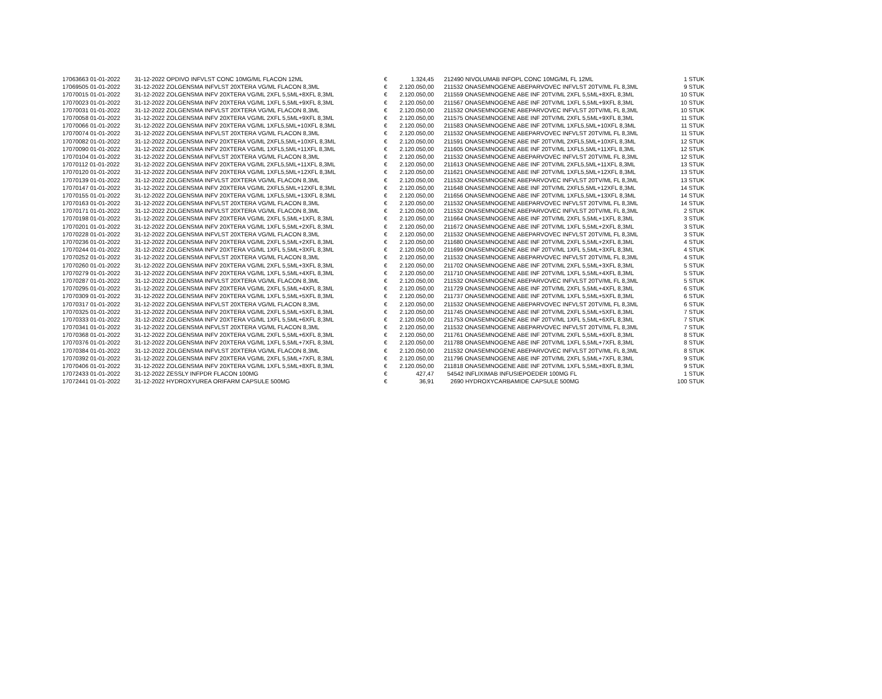| 17063663 01-01-2022 | 31-12-2022 | OPDIVO INFVLST CONC 10MG/ML FLACON 12ML | € | 1.324,45 | 212490 NIVOLUMAB INFOPL CONC 10MG/ML FL 12ML | 1 STUK |
| 17069505 01-01-2022 | 31-12-2022 | ZOLGENSMA INFVLST 20XTERA VG/ML FLACON 8,3ML | € | 2.120.050,00 | 211532 ONASEMNOGENE ABEPARVOVEC INFVLST 20TV/ML FL 8,3ML | 9 STUK |
| 17070015 01-01-2022 | 31-12-2022 | ZOLGENSMA INFV 20XTERA VG/ML 2XFL 5,5ML+8XFL 8,3ML | € | 2.120.050,00 | 211559 ONASEMNOGENE ABE INF 20TV/ML 2XFL 5,5ML+8XFL 8,3ML | 10 STUK |
| 17070023 01-01-2022 | 31-12-2022 | ZOLGENSMA INFV 20XTERA VG/ML 1XFL 5,5ML+9XFL 8,3ML | € | 2.120.050,00 | 211567 ONASEMNOGENE ABE INF 20TV/ML 1XFL 5,5ML+9XFL 8,3ML | 10 STUK |
| 17070031 01-01-2022 | 31-12-2022 | ZOLGENSMA INFVLST 20XTERA VG/ML FLACON 8,3ML | € | 2.120.050,00 | 211532 ONASEMNOGENE ABEPARVOVEC INFVLST 20TV/ML FL 8,3ML | 10 STUK |
| 17070058 01-01-2022 | 31-12-2022 | ZOLGENSMA INFV 20XTERA VG/ML 2XFL 5,5ML+9XFL 8,3ML | € | 2.120.050,00 | 211575 ONASEMNOGENE ABE INF 20TV/ML 2XFL 5,5ML+9XFL 8,3ML | 11 STUK |
| 17070066 01-01-2022 | 31-12-2022 | ZOLGENSMA INFV 20XTERA VG/ML 1XFL5,5ML+10XFL 8,3ML | € | 2.120.050,00 | 211583 ONASEMNOGENE ABE INF 20TV/ML 1XFL5,5ML+10XFL 8,3ML | 11 STUK |
| 17070074 01-01-2022 | 31-12-2022 | ZOLGENSMA INFVLST 20XTERA VG/ML FLACON 8,3ML | € | 2.120.050,00 | 211532 ONASEMNOGENE ABEPARVOVEC INFVLST 20TV/ML FL 8,3ML | 11 STUK |
| 17070082 01-01-2022 | 31-12-2022 | ZOLGENSMA INFV 20XTERA VG/ML 2XFL5,5ML+10XFL 8,3ML | € | 2.120.050,00 | 211591 ONASEMNOGENE ABE INF 20TV/ML 2XFL5,5ML+10XFL 8,3ML | 12 STUK |
| 17070090 01-01-2022 | 31-12-2022 | ZOLGENSMA INFV 20XTERA VG/ML 1XFL5,5ML+11XFL 8,3ML | € | 2.120.050,00 | 211605 ONASEMNOGENE ABE INF 20TV/ML 1XFL5,5ML+11XFL 8,3ML | 12 STUK |
| 17070104 01-01-2022 | 31-12-2022 | ZOLGENSMA INFVLST 20XTERA VG/ML FLACON 8,3ML | € | 2.120.050,00 | 211532 ONASEMNOGENE ABEPARVOVEC INFVLST 20TV/ML FL 8,3ML | 12 STUK |
| 17070112 01-01-2022 | 31-12-2022 | ZOLGENSMA INFV 20XTERA VG/ML 2XFL5,5ML+11XFL 8,3ML | € | 2.120.050,00 | 211613 ONASEMNOGENE ABE INF 20TV/ML 2XFL5,5ML+11XFL 8,3ML | 13 STUK |
| 17070120 01-01-2022 | 31-12-2022 | ZOLGENSMA INFV 20XTERA VG/ML 1XFL5,5ML+12XFL 8,3ML | € | 2.120.050,00 | 211621 ONASEMNOGENE ABE INF 20TV/ML 1XFL5,5ML+12XFL 8,3ML | 13 STUK |
| 17070139 01-01-2022 | 31-12-2022 | ZOLGENSMA INFVLST 20XTERA VG/ML FLACON 8,3ML | € | 2.120.050,00 | 211532 ONASEMNOGENE ABEPARVOVEC INFVLST 20TV/ML FL 8,3ML | 13 STUK |
| 17070147 01-01-2022 | 31-12-2022 | ZOLGENSMA INFV 20XTERA VG/ML 2XFL5,5ML+12XFL 8,3ML | € | 2.120.050,00 | 211648 ONASEMNOGENE ABE INF 20TV/ML 2XFL5,5ML+12XFL 8,3ML | 14 STUK |
| 17070155 01-01-2022 | 31-12-2022 | ZOLGENSMA INFV 20XTERA VG/ML 1XFL5,5ML+13XFL 8,3ML | € | 2.120.050,00 | 211656 ONASEMNOGENE ABE INF 20TV/ML 1XFL5,5ML+13XFL 8,3ML | 14 STUK |
| 17070163 01-01-2022 | 31-12-2022 | ZOLGENSMA INFVLST 20XTERA VG/ML FLACON 8,3ML | € | 2.120.050,00 | 211532 ONASEMNOGENE ABEPARVOVEC INFVLST 20TV/ML FL 8,3ML | 14 STUK |
| 17070171 01-01-2022 | 31-12-2022 | ZOLGENSMA INFVLST 20XTERA VG/ML FLACON 8,3ML | € | 2.120.050,00 | 211532 ONASEMNOGENE ABEPARVOVEC INFVLST 20TV/ML FL 8,3ML | 2 STUK |
| 17070198 01-01-2022 | 31-12-2022 | ZOLGENSMA INFV 20XTERA VG/ML 2XFL 5,5ML+1XFL 8,3ML | € | 2.120.050,00 | 211664 ONASEMNOGENE ABE INF 20TV/ML 2XFL 5,5ML+1XFL 8,3ML | 3 STUK |
| 17070201 01-01-2022 | 31-12-2022 | ZOLGENSMA INFV 20XTERA VG/ML 1XFL 5,5ML+2XFL 8,3ML | € | 2.120.050,00 | 211672 ONASEMNOGENE ABE INF 20TV/ML 1XFL 5,5ML+2XFL 8,3ML | 3 STUK |
| 17070228 01-01-2022 | 31-12-2022 | ZOLGENSMA INFVLST 20XTERA VG/ML FLACON 8,3ML | € | 2.120.050,00 | 211532 ONASEMNOGENE ABEPARVOVEC INFVLST 20TV/ML FL 8,3ML | 3 STUK |
| 17070236 01-01-2022 | 31-12-2022 | ZOLGENSMA INFV 20XTERA VG/ML 2XFL 5,5ML+2XFL 8,3ML | € | 2.120.050,00 | 211680 ONASEMNOGENE ABE INF 20TV/ML 2XFL 5,5ML+2XFL 8,3ML | 4 STUK |
| 17070244 01-01-2022 | 31-12-2022 | ZOLGENSMA INFV 20XTERA VG/ML 1XFL 5,5ML+3XFL 8,3ML | € | 2.120.050,00 | 211699 ONASEMNOGENE ABE INF 20TV/ML 1XFL 5,5ML+3XFL 8,3ML | 4 STUK |
| 17070252 01-01-2022 | 31-12-2022 | ZOLGENSMA INFVLST 20XTERA VG/ML FLACON 8,3ML | € | 2.120.050,00 | 211532 ONASEMNOGENE ABEPARVOVEC INFVLST 20TV/ML FL 8,3ML | 4 STUK |
| 17070260 01-01-2022 | 31-12-2022 | ZOLGENSMA INFV 20XTERA VG/ML 2XFL 5,5ML+3XFL 8,3ML | € | 2.120.050,00 | 211702 ONASEMNOGENE ABE INF 20TV/ML 2XFL 5,5ML+3XFL 8,3ML | 5 STUK |
| 17070279 01-01-2022 | 31-12-2022 | ZOLGENSMA INFV 20XTERA VG/ML 1XFL 5,5ML+4XFL 8,3ML | € | 2.120.050,00 | 211710 ONASEMNOGENE ABE INF 20TV/ML 1XFL 5,5ML+4XFL 8,3ML | 5 STUK |
| 17070287 01-01-2022 | 31-12-2022 | ZOLGENSMA INFVLST 20XTERA VG/ML FLACON 8,3ML | € | 2.120.050,00 | 211532 ONASEMNOGENE ABEPARVOVEC INFVLST 20TV/ML FL 8,3ML | 5 STUK |
| 17070295 01-01-2022 | 31-12-2022 | ZOLGENSMA INFV 20XTERA VG/ML 2XFL 5,5ML+4XFL 8,3ML | € | 2.120.050,00 | 211729 ONASEMNOGENE ABE INF 20TV/ML 2XFL 5,5ML+4XFL 8,3ML | 6 STUK |
| 17070309 01-01-2022 | 31-12-2022 | ZOLGENSMA INFV 20XTERA VG/ML 1XFL 5,5ML+5XFL 8,3ML | € | 2.120.050,00 | 211737 ONASEMNOGENE ABE INF 20TV/ML 1XFL 5,5ML+5XFL 8,3ML | 6 STUK |
| 17070317 01-01-2022 | 31-12-2022 | ZOLGENSMA INFVLST 20XTERA VG/ML FLACON 8,3ML | € | 2.120.050,00 | 211532 ONASEMNOGENE ABEPARVOVEC INFVLST 20TV/ML FL 8,3ML | 6 STUK |
| 17070325 01-01-2022 | 31-12-2022 | ZOLGENSMA INFV 20XTERA VG/ML 2XFL 5,5ML+5XFL 8,3ML | € | 2.120.050,00 | 211745 ONASEMNOGENE ABE INF 20TV/ML 2XFL 5,5ML+5XFL 8,3ML | 7 STUK |
| 17070333 01-01-2022 | 31-12-2022 | ZOLGENSMA INFV 20XTERA VG/ML 1XFL 5,5ML+6XFL 8,3ML | € | 2.120.050,00 | 211753 ONASEMNOGENE ABE INF 20TV/ML 1XFL 5,5ML+6XFL 8,3ML | 7 STUK |
| 17070341 01-01-2022 | 31-12-2022 | ZOLGENSMA INFVLST 20XTERA VG/ML FLACON 8,3ML | € | 2.120.050,00 | 211532 ONASEMNOGENE ABEPARVOVEC INFVLST 20TV/ML FL 8,3ML | 7 STUK |
| 17070368 01-01-2022 | 31-12-2022 | ZOLGENSMA INFV 20XTERA VG/ML 2XFL 5,5ML+6XFL 8,3ML | € | 2.120.050,00 | 211761 ONASEMNOGENE ABE INF 20TV/ML 2XFL 5,5ML+6XFL 8,3ML | 8 STUK |
| 17070376 01-01-2022 | 31-12-2022 | ZOLGENSMA INFV 20XTERA VG/ML 1XFL 5,5ML+7XFL 8,3ML | € | 2.120.050,00 | 211788 ONASEMNOGENE ABE INF 20TV/ML 1XFL 5,5ML+7XFL 8,3ML | 8 STUK |
| 17070384 01-01-2022 | 31-12-2022 | ZOLGENSMA INFVLST 20XTERA VG/ML FLACON 8,3ML | € | 2.120.050,00 | 211532 ONASEMNOGENE ABEPARVOVEC INFVLST 20TV/ML FL 8,3ML | 8 STUK |
| 17070392 01-01-2022 | 31-12-2022 | ZOLGENSMA INFV 20XTERA VG/ML 2XFL 5,5ML+7XFL 8,3ML | € | 2.120.050,00 | 211796 ONASEMNOGENE ABE INF 20TV/ML 2XFL 5,5ML+7XFL 8,3ML | 9 STUK |
| 17070406 01-01-2022 | 31-12-2022 | ZOLGENSMA INFV 20XTERA VG/ML 1XFL 5,5ML+8XFL 8,3ML | € | 2.120.050,00 | 211818 ONASEMNOGENE ABE INF 20TV/ML 1XFL 5,5ML+8XFL 8,3ML | 9 STUK |
| 17072433 01-01-2022 | 31-12-2022 | ZESSLY INFPDR FLACON 100MG | € | 427,47 | 54542 INFLIXIMAB INFUSIEPOEDER 100MG FL | 1 STUK |
| 17072441 01-01-2022 | 31-12-2022 | HYDROXYUREA ORIFARM CAPSULE 500MG | € | 36,91 | 2690 HYDROXYCARBAMIDE CAPSULE 500MG | 100 STUK |